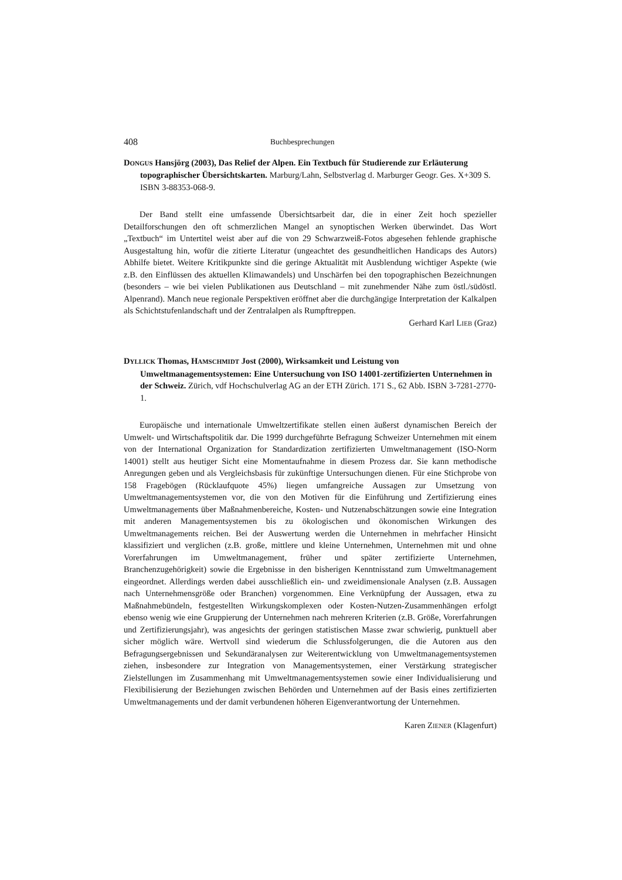408 Buchbesprechungen
DONGUS Hansjörg (2003), Das Relief der Alpen. Ein Textbuch für Studierende zur Erläuterung topographischer Übersichtskarten. Marburg/Lahn, Selbstverlag d. Marburger Geogr. Ges. X+309 S. ISBN 3-88353-068-9.
Der Band stellt eine umfassende Übersichtsarbeit dar, die in einer Zeit hoch spezieller Detailforschungen den oft schmerzlichen Mangel an synoptischen Werken überwindet. Das Wort „Textbuch“ im Untertitel weist aber auf die von 29 Schwarzweiß-Fotos abgesehen fehlende graphische Ausgestaltung hin, wofür die zitierte Literatur (ungeachtet des gesundheitlichen Handicaps des Autors) Abhilfe bietet. Weitere Kritikpunkte sind die geringe Aktualität mit Ausblendung wichtiger Aspekte (wie z.B. den Einflüssen des aktuellen Klimawandels) und Unschärfen bei den topographischen Bezeichnungen (besonders – wie bei vielen Publikationen aus Deutschland – mit zunehmender Nähe zum östl./südöstl. Alpenrand). Manch neue regionale Perspektiven eröffnet aber die durchgängige Interpretation der Kalkalpen als Schichtstufenlandschaft und der Zentralalpen als Rumpftreppen.
Gerhard Karl LIEB (Graz)
DYLLICK Thomas, HAMSCHMIDT Jost (2000), Wirksamkeit und Leistung von Umweltmanagementsystemen: Eine Untersuchung von ISO 14001-zertifizierten Unternehmen in der Schweiz. Zürich, vdf Hochschulverlag AG an der ETH Zürich. 171 S., 62 Abb. ISBN 3-7281-2770-1.
Europäische und internationale Umweltzertifikate stellen einen äußerst dynamischen Bereich der Umwelt- und Wirtschaftspolitik dar. Die 1999 durchgeführte Befragung Schweizer Unternehmen mit einem von der International Organization for Standardization zertifizierten Umweltmanagement (ISO-Norm 14001) stellt aus heutiger Sicht eine Momentaufnahme in diesem Prozess dar. Sie kann methodische Anregungen geben und als Vergleichsbasis für zukünftige Untersuchungen dienen. Für eine Stichprobe von 158 Fragebögen (Rücklaufquote 45%) liegen umfangreiche Aussagen zur Umsetzung von Umweltmanagementsystemen vor, die von den Motiven für die Einführung und Zertifizierung eines Umweltmanagements über Maßnahmenbereiche, Kosten- und Nutzenabschätzungen sowie eine Integration mit anderen Managementsystemen bis zu ökologischen und ökonomischen Wirkungen des Umweltmanagements reichen. Bei der Auswertung werden die Unternehmen in mehrfacher Hinsicht klassifiziert und verglichen (z.B. große, mittlere und kleine Unternehmen, Unternehmen mit und ohne Vorerfahrungen im Umweltmanagement, früher und später zertifizierte Unternehmen, Branchenzugehörigkeit) sowie die Ergebnisse in den bisherigen Kenntnisstand zum Umweltmanagement eingeordnet. Allerdings werden dabei ausschließlich ein- und zweidimensionale Analysen (z.B. Aussagen nach Unternehmensgröße oder Branchen) vorgenommen. Eine Verknüpfung der Aussagen, etwa zu Maßnahmebündeln, festgestellten Wirkungskomplexen oder Kosten-Nutzen-Zusammenhängen erfolgt ebenso wenig wie eine Gruppierung der Unternehmen nach mehreren Kriterien (z.B. Größe, Vorerfahrungen und Zertifizierungsjahr), was angesichts der geringen statistischen Masse zwar schwierig, punktuell aber sicher möglich wäre. Wertvoll sind wiederum die Schlussfolgerungen, die die Autoren aus den Befragungsergebnissen und Sekundäranalysen zur Weiterentwicklung von Umweltmanagementsystemen ziehen, insbesondere zur Integration von Managementsystemen, einer Verstärkung strategischer Zielstellungen im Zusammenhang mit Umweltmanagementsystemen sowie einer Individualisierung und Flexibilisierung der Beziehungen zwischen Behörden und Unternehmen auf der Basis eines zertifizierten Umweltmanagements und der damit verbundenen höheren Eigenverantwortung der Unternehmen.
Karen ZIENER (Klagenfurt)